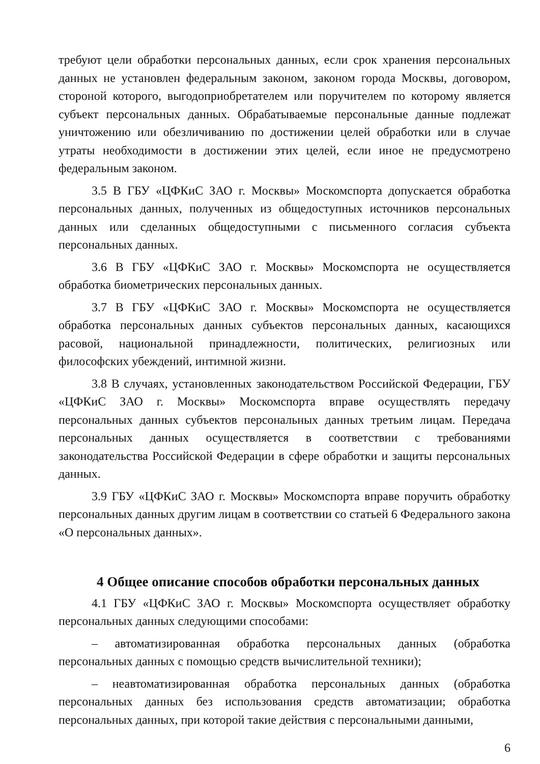требуют цели обработки персональных данных, если срок хранения персональных данных не установлен федеральным законом, законом города Москвы, договором, стороной которого, выгодоприобретателем или поручителем по которому является субъект персональных данных. Обрабатываемые персональные данные подлежат уничтожению или обезличиванию по достижении целей обработки или в случае утраты необходимости в достижении этих целей, если иное не предусмотрено федеральным законом.
3.5 В ГБУ «ЦФКиС ЗАО г. Москвы» Москомспорта допускается обработка персональных данных, полученных из общедоступных источников персональных данных или сделанных общедоступными с письменного согласия субъекта персональных данных.
3.6 В ГБУ «ЦФКиС ЗАО г. Москвы» Москомспорта не осуществляется обработка биометрических персональных данных.
3.7 В ГБУ «ЦФКиС ЗАО г. Москвы» Москомспорта не осуществляется обработка персональных данных субъектов персональных данных, касающихся расовой, национальной принадлежности, политических, религиозных или философских убеждений, интимной жизни.
3.8 В случаях, установленных законодательством Российской Федерации, ГБУ «ЦФКиС ЗАО г. Москвы» Москомспорта вправе осуществлять передачу персональных данных субъектов персональных данных третьим лицам. Передача персональных данных осуществляется в соответствии с требованиями законодательства Российской Федерации в сфере обработки и защиты персональных данных.
3.9 ГБУ «ЦФКиС ЗАО г. Москвы» Москомспорта вправе поручить обработку персональных данных другим лицам в соответствии со статьей 6 Федерального закона «О персональных данных».
4 Общее описание способов обработки персональных данных
4.1 ГБУ «ЦФКиС ЗАО г. Москвы» Москомспорта осуществляет обработку персональных данных следующими способами:
– автоматизированная обработка персональных данных (обработка персональных данных с помощью средств вычислительной техники);
– неавтоматизированная обработка персональных данных (обработка персональных данных без использования средств автоматизации; обработка персональных данных, при которой такие действия с персональными данными,
6